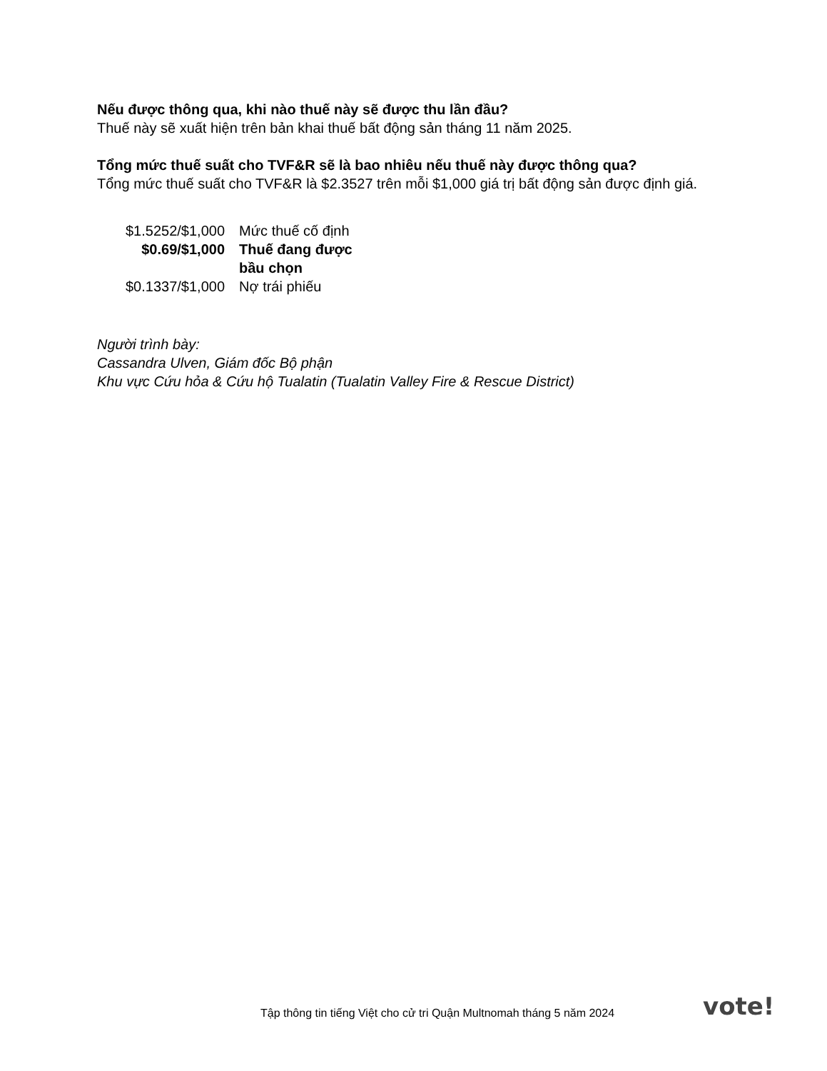Nếu được thông qua, khi nào thuế này sẽ được thu lần đầu?
Thuế này sẽ xuất hiện trên bản khai thuế bất động sản tháng 11 năm 2025.
Tổng mức thuế suất cho TVF&R sẽ là bao nhiêu nếu thuế này được thông qua?
Tổng mức thuế suất cho TVF&R là $2.3527 trên mỗi $1,000 giá trị bất động sản được định giá.
| $1.5252/$1,000 | Mức thuế cố định |
| $0.69/$1,000 | Thuế đang được bầu chọn |
| $0.1337/$1,000 | Nợ trái phiếu |
Người trình bày:
Cassandra Ulven, Giám đốc Bộ phận
Khu vực Cứu hỏa & Cứu hộ Tualatin (Tualatin Valley Fire & Rescue District)
Tập thông tin tiếng Việt cho cử tri Quận Multnomah tháng 5 năm 2024
vote!